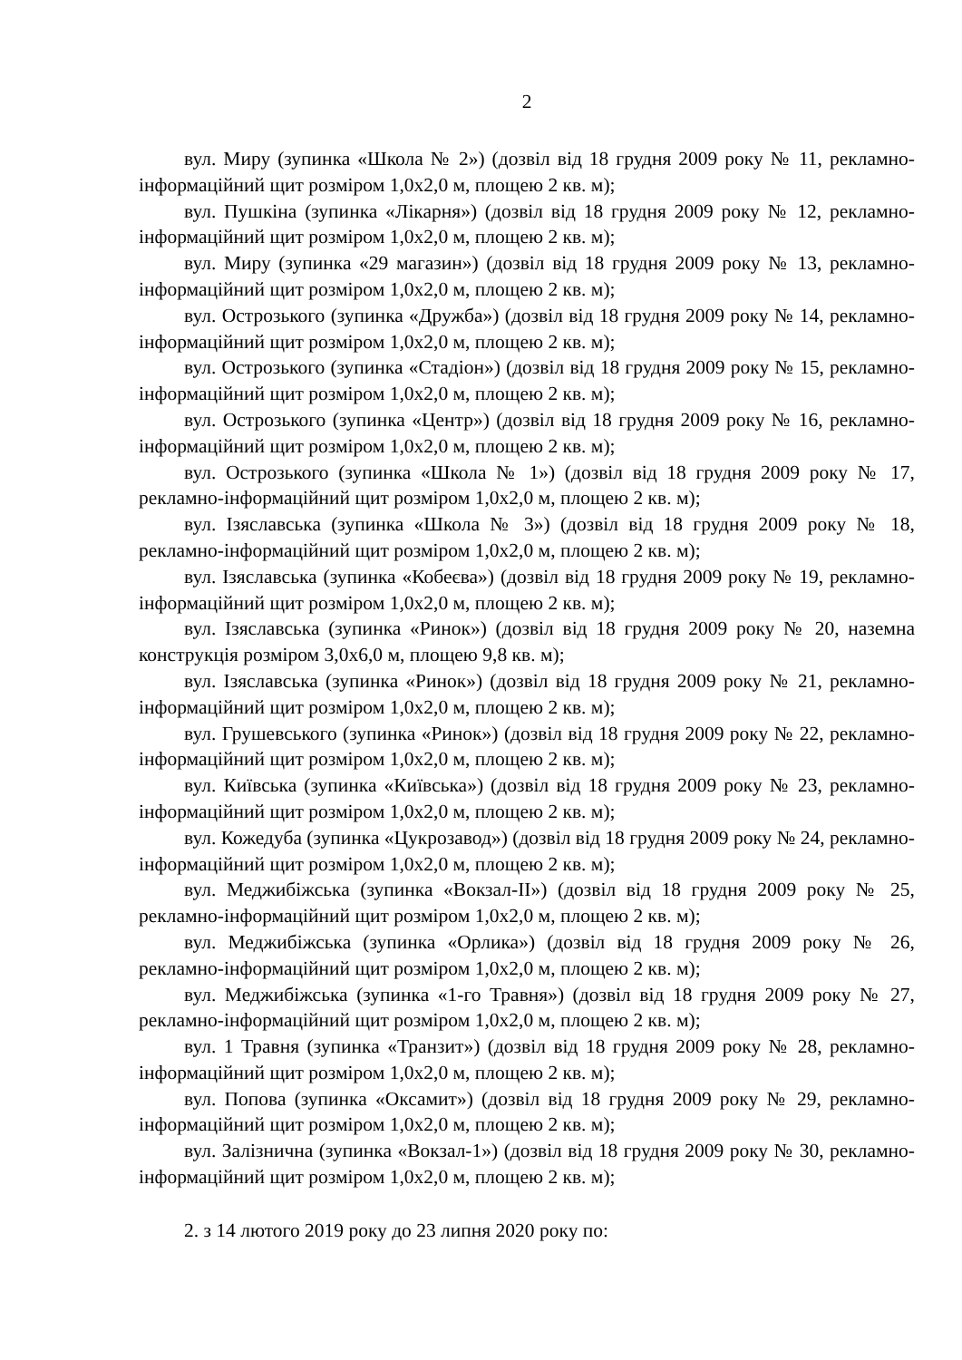2
вул. Миру (зупинка «Школа № 2») (дозвіл від 18 грудня 2009 року № 11, рекламно-інформаційний щит розміром 1,0х2,0 м, площею 2 кв. м);
вул. Пушкіна (зупинка «Лікарня») (дозвіл від 18 грудня 2009 року № 12, рекламно-інформаційний щит розміром 1,0х2,0 м, площею 2 кв. м);
вул. Миру (зупинка «29 магазин») (дозвіл від 18 грудня 2009 року № 13, рекламно-інформаційний щит розміром 1,0х2,0 м, площею 2 кв. м);
вул. Острозького (зупинка «Дружба») (дозвіл від 18 грудня 2009 року № 14, рекламно-інформаційний щит розміром 1,0х2,0 м, площею 2 кв. м);
вул. Острозького (зупинка «Стадіон») (дозвіл від 18 грудня 2009 року № 15, рекламно-інформаційний щит розміром 1,0х2,0 м, площею 2 кв. м);
вул. Острозького (зупинка «Центр») (дозвіл від 18 грудня 2009 року № 16, рекламно-інформаційний щит розміром 1,0х2,0 м, площею 2 кв. м);
вул. Острозького (зупинка «Школа № 1») (дозвіл від 18 грудня 2009 року № 17, рекламно-інформаційний щит розміром 1,0х2,0 м, площею 2 кв. м);
вул. Ізяславська (зупинка «Школа № 3») (дозвіл від 18 грудня 2009 року № 18, рекламно-інформаційний щит розміром 1,0х2,0 м, площею 2 кв. м);
вул. Ізяславська (зупинка «Кобеєва») (дозвіл від 18 грудня 2009 року № 19, рекламно-інформаційний щит розміром 1,0х2,0 м, площею 2 кв. м);
вул. Ізяславська (зупинка «Ринок») (дозвіл від 18 грудня 2009 року № 20, наземна конструкція розміром 3,0х6,0 м, площею 9,8 кв. м);
вул. Ізяславська (зупинка «Ринок») (дозвіл від 18 грудня 2009 року № 21, рекламно-інформаційний щит розміром 1,0х2,0 м, площею 2 кв. м);
вул. Грушевського (зупинка «Ринок») (дозвіл від 18 грудня 2009 року № 22, рекламно-інформаційний щит розміром 1,0х2,0 м, площею 2 кв. м);
вул. Київська (зупинка «Київська») (дозвіл від 18 грудня 2009 року № 23, рекламно-інформаційний щит розміром 1,0х2,0 м, площею 2 кв. м);
вул. Кожедуба (зупинка «Цукрозавод») (дозвіл від 18 грудня 2009 року № 24, рекламно-інформаційний щит розміром 1,0х2,0 м, площею 2 кв. м);
вул. Меджибіжська (зупинка «Вокзал-ІІ») (дозвіл від 18 грудня 2009 року № 25, рекламно-інформаційний щит розміром 1,0х2,0 м, площею 2 кв. м);
вул. Меджибіжська (зупинка «Орлика») (дозвіл від 18 грудня 2009 року № 26, рекламно-інформаційний щит розміром 1,0х2,0 м, площею 2 кв. м);
вул. Меджибіжська (зупинка «1-го Травня») (дозвіл від 18 грудня 2009 року № 27, рекламно-інформаційний щит розміром 1,0х2,0 м, площею 2 кв. м);
вул. 1 Травня (зупинка «Транзит») (дозвіл від 18 грудня 2009 року № 28, рекламно-інформаційний щит розміром 1,0х2,0 м, площею 2 кв. м);
вул. Попова (зупинка «Оксамит») (дозвіл від 18 грудня 2009 року № 29, рекламно-інформаційний щит розміром 1,0х2,0 м, площею 2 кв. м);
вул. Залізнична (зупинка «Вокзал-1») (дозвіл від 18 грудня 2009 року № 30, рекламно-інформаційний щит розміром 1,0х2,0 м, площею 2 кв. м);
2. з 14 лютого 2019 року до 23 липня 2020 року по: